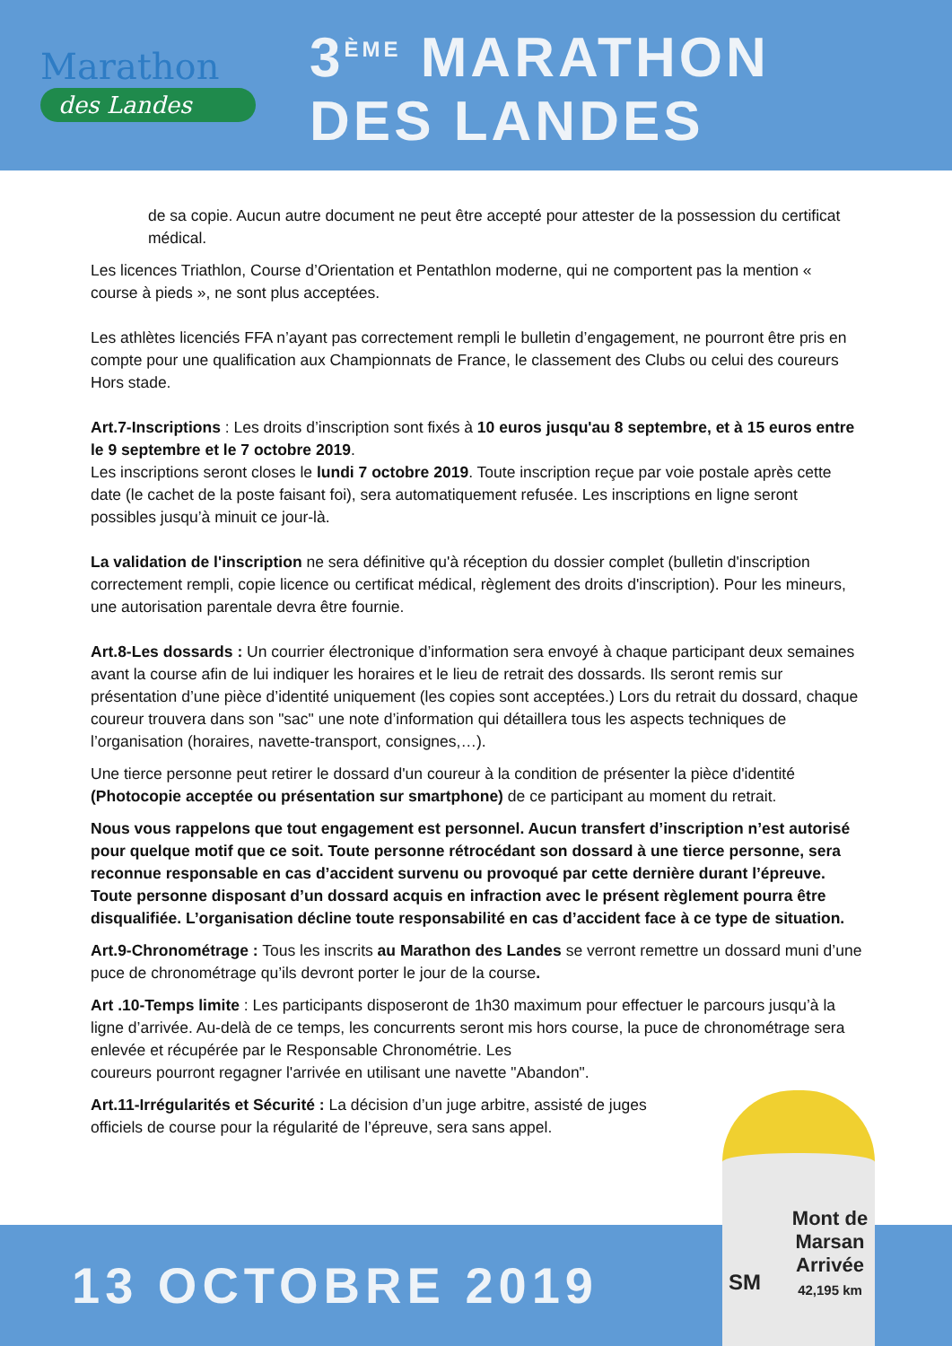Marathon
des Landes
3<sup>ÈME</sup> MARATHON
DES LANDES
de sa copie. Aucun autre document ne peut être accepté pour attester de la possession du certificat médical.
Les licences Triathlon, Course d’Orientation et Pentathlon moderne, qui ne comportent pas la mention « course à pieds », ne sont plus acceptées.
Les athlètes licenciés FFA n’ayant pas correctement rempli le bulletin d’engagement, ne pourront être pris en compte pour une qualification aux Championnats de France, le classement des Clubs ou celui des coureurs Hors stade.
Art.7-Inscriptions : Les droits d’inscription sont fixés à 10 euros jusqu'au 8 septembre, et à 15 euros entre le 9 septembre et le 7 octobre 2019.
Les inscriptions seront closes le lundi 7 octobre 2019. Toute inscription reçue par voie postale après cette date (le cachet de la poste faisant foi), sera automatiquement refusée. Les inscriptions en ligne seront possibles jusqu’à minuit ce jour-là.
La validation de l'inscription ne sera définitive qu'à réception du dossier complet (bulletin d'inscription correctement rempli, copie licence ou certificat médical, règlement des droits d'inscription). Pour les mineurs, une autorisation parentale devra être fournie.
Art.8-Les dossards : Un courrier électronique d’information sera envoyé à chaque participant deux semaines avant la course afin de lui indiquer les horaires et le lieu de retrait des dossards. Ils seront remis sur présentation d’une pièce d’identité uniquement (les copies sont acceptées.) Lors du retrait du dossard, chaque coureur trouvera dans son "sac" une note d’information qui détaillera tous les aspects techniques de l’organisation (horaires, navette-transport, consignes,…).
Une tierce personne peut retirer le dossard d'un coureur à la condition de présenter la pièce d'identité (Photocopie acceptée ou présentation sur smartphone) de ce participant au moment du retrait.
Nous vous rappelons que tout engagement est personnel. Aucun transfert d’inscription n’est autorisé pour quelque motif que ce soit. Toute personne rétrocédant son dossard à une tierce personne, sera reconnue responsable en cas d’accident survenu ou provoqué par cette dernière durant l’épreuve. Toute personne disposant d’un dossard acquis en infraction avec le présent règlement pourra être disqualifiée. L’organisation décline toute responsabilité en cas d’accident face à ce type de situation.
Art.9-Chronométrage : Tous les inscrits au Marathon des Landes se verront remettre un dossard muni d’une puce de chronométrage qu’ils devront porter le jour de la course.
Art .10-Temps limite : Les participants disposeront de 1h30 maximum pour effectuer le parcours jusqu’à la ligne d’arrivée. Au-delà de ce temps, les concurrents seront mis hors course, la puce de chronométrage sera enlevée et récupérée par le Responsable Chronométrie. Les
coureurs pourront regagner l'arrivée en utilisant une navette "Abandon".
Art.11-Irrégularités et Sécurité : La décision d’un juge arbitre, assisté de juges
officiels de course pour la régularité de l’épreuve, sera sans appel.
13 OCTOBRE 2019
Mont de Marsan Arrivée 42,195 km
SM